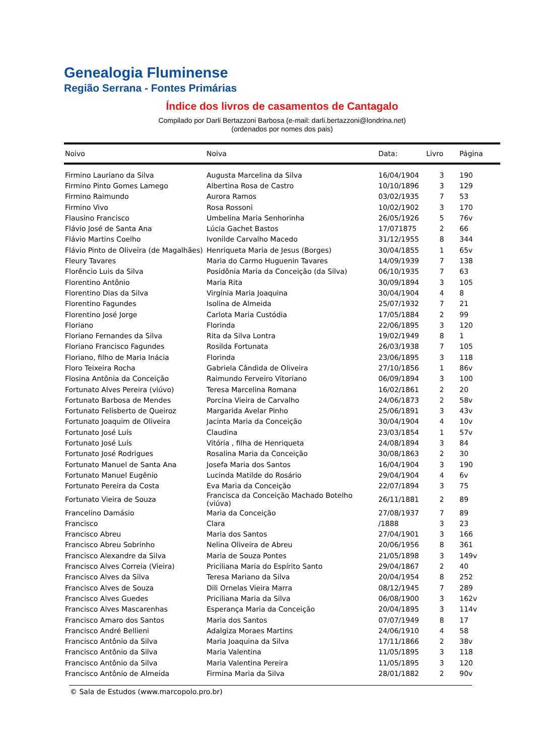Genealogia Fluminense
Região Serrana - Fontes Primárias
Índice dos livros de casamentos de Cantagalo
Compilado por Darli Bertazzoni Barbosa (e-mail: darli.bertazzoni@londrina.net)
(ordenados por nomes dos pais)
| Noivo | Noiva | Data: | Livro | Página |
| --- | --- | --- | --- | --- |
| Firmino Lauriano da Silva | Augusta Marcelina da Silva | 16/04/1904 | 3 | 190 |
| Firmino Pinto Gomes Lamego | Albertina Rosa de Castro | 10/10/1896 | 3 | 129 |
| Firmino Raimundo | Aurora Ramos | 03/02/1935 | 7 | 53 |
| Firmino Vivo | Rosa Rossoni | 10/02/1902 | 3 | 170 |
| Flausino Francisco | Umbelina Maria Senhorinha | 26/05/1926 | 5 | 76v |
| Flávio José de Santa Ana | Lúcia Gachet Bastos | 17/071875 | 2 | 66 |
| Flávio Martins Coelho | Ivonilde Carvalho Macedo | 31/12/1955 | 8 | 344 |
| Flávio Pinto de Oliveira (de Magalhães) | Henriqueta Maria de Jesus (Borges) | 30/04/1855 | 1 | 65v |
| Fleury Tavares | Maria do Carmo Huguenin Tavares | 14/09/1939 | 7 | 138 |
| Florêncio Luis da Silva | Posidônia Maria da Conceição (da Silva) | 06/10/1935 | 7 | 63 |
| Florentino Antônio | Maria Rita | 30/09/1894 | 3 | 105 |
| Florentino Dias da Silva | Virgínia Maria Joaquina | 30/04/1904 | 4 | 8 |
| Florentino Fagundes | Isolina de Almeida | 25/07/1932 | 7 | 21 |
| Florentino José Jorge | Carlota Maria Custódia | 17/05/1884 | 2 | 99 |
| Floriano | Florinda | 22/06/1895 | 3 | 120 |
| Floriano Fernandes da Silva | Rita da Silva Lontra | 19/02/1949 | 8 | 1 |
| Floriano Francisco Fagundes | Rosilda Fortunata | 26/03/1938 | 7 | 105 |
| Floriano, filho de Maria Inácia | Florinda | 23/06/1895 | 3 | 118 |
| Floro Teixeira Rocha | Gabriela Cândida de Oliveira | 27/10/1856 | 1 | 86v |
| Flosina Antônia da Conceição | Raimundo Ferveiro Vitoriano | 06/09/1894 | 3 | 100 |
| Fortunato Alves Pereira (viúvo) | Teresa Marcelina Romana | 16/02/1861 | 2 | 20 |
| Fortunato Barbosa de Mendes | Porcina Vieira de Carvalho | 24/06/1873 | 2 | 58v |
| Fortunato Felisberto de Queiroz | Margarida Avelar Pinho | 25/06/1891 | 3 | 43v |
| Fortunato Joaquim de Oliveira | Jacinta Maria da Conceição | 30/04/1904 | 4 | 10v |
| Fortunato José Luís | Claudina | 23/03/1854 | 1 | 57v |
| Fortunato José Luís | Vitória , filha de Henriqueta | 24/08/1894 | 3 | 84 |
| Fortunato José Rodrigues | Rosalina Maria da Conceição | 30/08/1863 | 2 | 30 |
| Fortunato Manuel de Santa Ana | Josefa Maria dos Santos | 16/04/1904 | 3 | 190 |
| Fortunato Manuel Eugênio | Lucinda Matilde do Rosário | 29/04/1904 | 4 | 6v |
| Fortunato Pereira da Costa | Eva Maria da Conceição | 22/07/1894 | 3 | 75 |
| Fortunato Vieira de Souza | Francisca da Conceição Machado Botelho (viúva) | 26/11/1881 | 2 | 89 |
| Francelino Damásio | Maria da Conceição | 27/08/1937 | 7 | 89 |
| Francisco | Clara | /1888 | 3 | 23 |
| Francisco Abreu | Maria dos Santos | 27/04/1901 | 3 | 166 |
| Francisco Abreu Sobrinho | Nelina Oliveira de Abreu | 20/06/1956 | 8 | 361 |
| Francisco Alexandre da Silva | Maria de Souza Pontes | 21/05/1898 | 3 | 149v |
| Francisco Alves Correia (Vieira) | Priciliana Maria do Espírito Santo | 29/04/1867 | 2 | 40 |
| Francisco Alves da Silva | Teresa Mariano da Silva | 20/04/1954 | 8 | 252 |
| Francisco Alves de Souza | Dili Ornelas Vieira Marra | 08/12/1945 | 7 | 289 |
| Francisco Alves Guedes | Priciliana Maria da Silva | 06/08/1900 | 3 | 162v |
| Francisco Alves Mascarenhas | Esperança Maria da Conceição | 20/04/1895 | 3 | 114v |
| Francisco Amaro dos Santos | Maria dos Santos | 07/07/1949 | 8 | 17 |
| Francisco André Bellieni | Adalgiza Moraes Martins | 24/06/1910 | 4 | 58 |
| Francisco Antônio da Silva | Maria Joaquina da Silva | 17/11/1866 | 2 | 38v |
| Francisco Antônio da Silva | Maria Valentina | 11/05/1895 | 3 | 118 |
| Francisco Antônio da Silva | Maria Valentina Pereira | 11/05/1895 | 3 | 120 |
| Francisco Antônio de Almeida | Firmina Maria da Silva | 28/01/1882 | 2 | 90v |
© Sala de Estudos (www.marcopolo.pro.br)